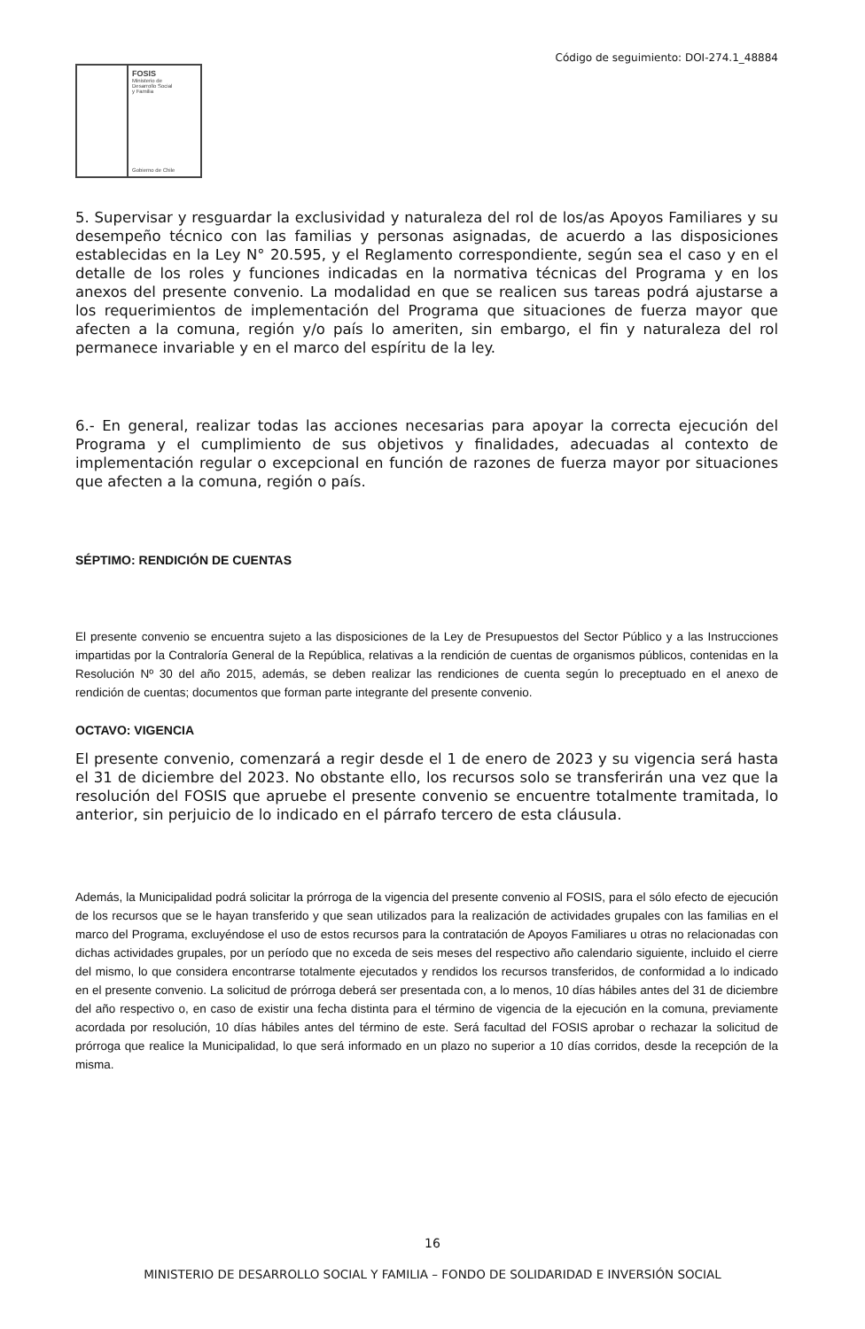Código de seguimiento: DOI-274.1_48884
FOSIS
Ministerio de
Desarrollo Social
y Familia
Gobierno de Chile
5. Supervisar y resguardar la exclusividad y naturaleza del rol de los/as Apoyos Familiares y su desempeño técnico con las familias y personas asignadas, de acuerdo a las disposiciones establecidas en la Ley N° 20.595, y el Reglamento correspondiente, según sea el caso y en el detalle de los roles y funciones indicadas en la normativa técnicas del Programa y en los anexos del presente convenio. La modalidad en que se realicen sus tareas podrá ajustarse a los requerimientos de implementación del Programa que situaciones de fuerza mayor que afecten a la comuna, región y/o país lo ameriten, sin embargo, el fin y naturaleza del rol permanece invariable y en el marco del espíritu de la ley.
6.- En general, realizar todas las acciones necesarias para apoyar la correcta ejecución del Programa y el cumplimiento de sus objetivos y finalidades, adecuadas al contexto de implementación regular o excepcional en función de razones de fuerza mayor por situaciones que afecten a la comuna, región o país.
SÉPTIMO: RENDICIÓN DE CUENTAS
El presente convenio se encuentra sujeto a las disposiciones de la Ley de Presupuestos del Sector Público y a las Instrucciones impartidas por la Contraloría General de la República, relativas a la rendición de cuentas de organismos públicos, contenidas en la Resolución Nº 30 del año 2015, además, se deben realizar las rendiciones de cuenta según lo preceptuado en el anexo de rendición de cuentas; documentos que forman parte integrante del presente convenio.
OCTAVO: VIGENCIA
El presente convenio, comenzará a regir desde el 1 de enero de 2023 y su vigencia será hasta el 31 de diciembre del 2023. No obstante ello, los recursos solo se transferirán una vez que la resolución del FOSIS que apruebe el presente convenio se encuentre totalmente tramitada, lo anterior, sin perjuicio de lo indicado en el párrafo tercero de esta cláusula.
Además, la Municipalidad podrá solicitar la prórroga de la vigencia del presente convenio al FOSIS, para el sólo efecto de ejecución de los recursos que se le hayan transferido y que sean utilizados para la realización de actividades grupales con las familias en el marco del Programa, excluyéndose el uso de estos recursos para la contratación de Apoyos Familiares u otras no relacionadas con dichas actividades grupales, por un período que no exceda de seis meses del respectivo año calendario siguiente, incluido el cierre del mismo, lo que considera encontrarse totalmente ejecutados y rendidos los recursos transferidos, de conformidad a lo indicado en el presente convenio. La solicitud de prórroga deberá ser presentada con, a lo menos, 10 días hábiles antes del 31 de diciembre del año respectivo o, en caso de existir una fecha distinta para el término de vigencia de la ejecución en la comuna, previamente acordada por resolución, 10 días hábiles antes del término de este. Será facultad del FOSIS aprobar o rechazar la solicitud de prórroga que realice la Municipalidad, lo que será informado en un plazo no superior a 10 días corridos, desde la recepción de la misma.
16
MINISTERIO DE DESARROLLO SOCIAL Y FAMILIA – FONDO DE SOLIDARIDAD E INVERSIÓN SOCIAL